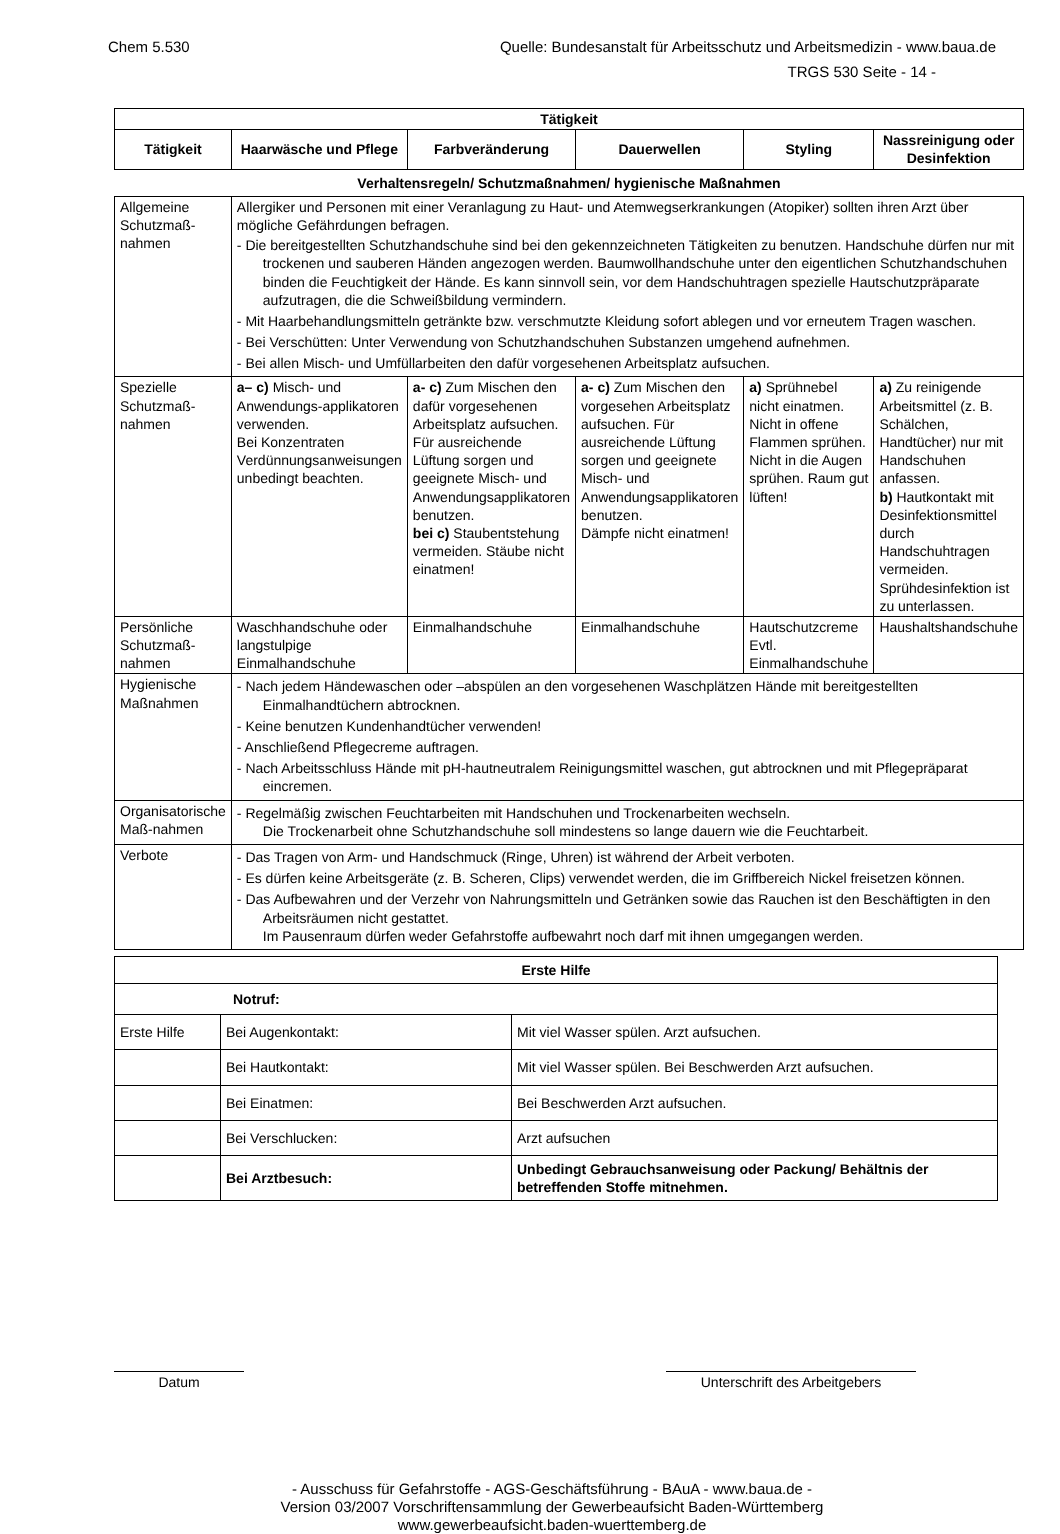Chem 5.530 Quelle: Bundesanstalt für Arbeitsschutz und Arbeitsmedizin - www.baua.de
TRGS 530 Seite - 14 -
| Tätigkeit | | | | | |
| --- | --- | --- | --- | --- | --- |
| Tätigkeit | Haarwäsche und Pflege | Farbveränderung | Dauerwellen | Styling | Nassreinigung oder Desinfektion |
| Verhaltensregeln/ Schutzmaßnahmen/ hygienische Maßnahmen | | | | | |
| Allgemeine Schutzmaß-nahmen | Allergiker und Personen mit einer Veranlagung zu Haut- und Atemwegserkrankungen (Atopiker) sollten ihren Arzt über mögliche Gefährdungen befragen. - Die bereitgestellten Schutzhandschuhe sind bei den gekennzeichneten Tätigkeiten zu benutzen. Handschuhe dürfen nur mit trockenen und sauberen Händen angezogen werden. Baumwollhandschuhe unter den eigentlichen Schutzhandschuhen binden die Feuchtigkeit der Hände. Es kann sinnvoll sein, vor dem Handschuhtragen spezielle Hautschutzpräparate aufzutragen, die die Schweißbildung vermindern. - Mit Haarbehandlungsmitteln getränkte bzw. verschmutzte Kleidung sofort ablegen und vor erneutem Tragen waschen. - Bei Verschütten: Unter Verwendung von Schutzhandschuhen Substanzen umgehend aufnehmen. - Bei allen Misch- und Umfüllarbeiten den dafür vorgesehenen Arbeitsplatz aufsuchen. | | | | |
| Spezielle Schutzmaß-nahmen | a– c) Misch- und Anwendungs-applikatoren verwenden. Bei Konzentraten Verdünnungsanweisungen unbedingt beachten. | a- c) Zum Mischen den dafür vorgesehenen Arbeitsplatz aufsuchen. Für ausreichende Lüftung sorgen und geeignete Misch- und Anwendungsapplikatoren benutzen. bei c) Staubentstehung vermeiden. Stäube nicht einatmen! | a- c) Zum Mischen den vorgesehen Arbeitsplatz aufsuchen. Für ausreichende Lüftung sorgen und geeignete Misch- und Anwendungsapplikatoren benutzen. Dämpfe nicht einatmen! | a) Sprühnebel nicht einatmen. Nicht in offene Flammen sprühen. Nicht in die Augen sprühen. Raum gut lüften! | a) Zu reinigende Arbeitsmittel (z. B. Schälchen, Handtücher) nur mit Handschuhen anfassen. b) Hautkontakt mit Desinfektionsmittel durch Handschuhtragen vermeiden. Sprühdesinfektion ist zu unterlassen. |
| Persönliche Schutzmaß-nahmen | Waschhandschuhe oder langstulpige Einmalhandschuhe | Einmalhandschuhe | Einmalhandschuhe | Hautschutzcreme Evtl. Einmalhandschuhe | Haushaltshandschuhe |
| Hygienische Maßnahmen | - Nach jedem Händewaschen oder –abspülen an den vorgesehenen Waschplätzen Hände mit bereitgestellten Einmalhandtüchern abtrocknen. - Keine benutzen Kundenhandtücher verwenden! - Anschließend Pflegecreme auftragen. - Nach Arbeitsschluss Hände mit pH-hautneutralem Reinigungsmittel waschen, gut abtrocknen und mit Pflegepräparat eincremen. | | | | |
| Organisatorische Maß-nahmen | - Regelmäßig zwischen Feuchtarbeiten mit Handschuhen und Trockenarbeiten wechseln. Die Trockenarbeit ohne Schutzhandschuhe soll mindestens so lange dauern wie die Feuchtarbeit. | | | | |
| Verbote | - Das Tragen von Arm- und Handschmuck (Ringe, Uhren) ist während der Arbeit verboten. - Es dürfen keine Arbeitsgeräte (z. B. Scheren, Clips) verwendet werden, die im Griffbereich Nickel freisetzen können. - Das Aufbewahren und der Verzehr von Nahrungsmitteln und Getränken sowie das Rauchen ist den Beschäftigten in den Arbeitsräumen nicht gestattet. Im Pausenraum dürfen weder Gefahrstoffe aufbewahrt noch darf mit ihnen umgegangen werden. | | | | |
| Erste Hilfe | | |
| --- | --- | --- |
| Notruf: | | |
| Erste Hilfe | Bei Augenkontakt: | Mit viel Wasser spülen. Arzt aufsuchen. |
| | Bei Hautkontakt: | Mit viel Wasser spülen. Bei Beschwerden Arzt aufsuchen. |
| | Bei Einatmen: | Bei Beschwerden Arzt aufsuchen. |
| | Bei Verschlucken: | Arzt aufsuchen |
| | Bei Arztbesuch: | Unbedingt Gebrauchsanweisung oder Packung/ Behältnis der betreffenden Stoffe mitnehmen. |
Datum Unterschrift des Arbeitgebers
- Ausschuss für Gefahrstoffe - AGS-Geschäftsführung - BAuA - www.baua.de -
Version 03/2007 Vorschriftensammlung der Gewerbeaufsicht Baden-Württemberg
www.gewerbeaufsicht.baden-wuerttemberg.de